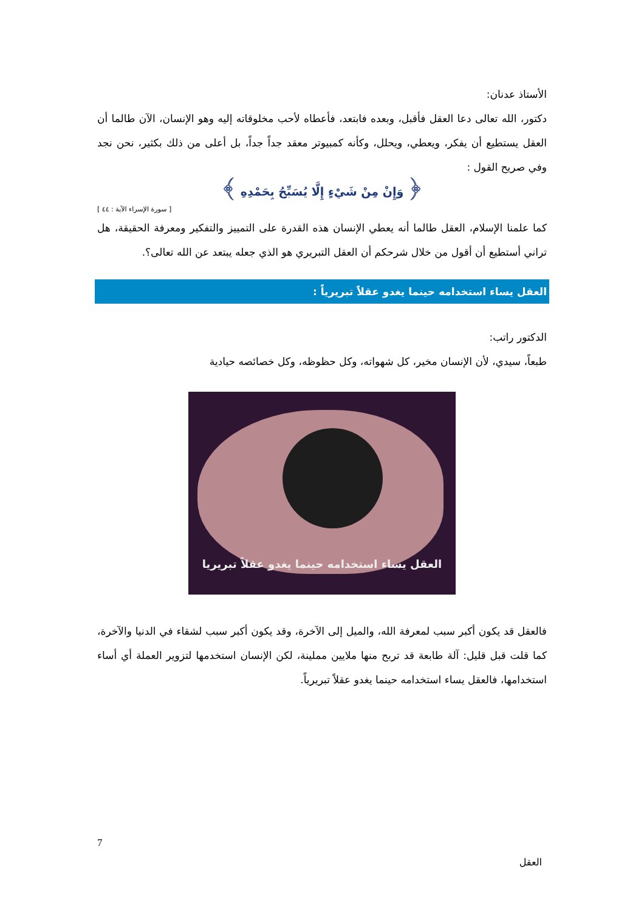الأستاذ عدنان:
دكتور، الله تعالى دعا العقل فأقبل، وبعده فابتعد، فأعطاه لأحب مخلوقاته إليه وهو الإنسان، الآن طالما أن العقل يستطيع أن يفكر، ويعطي، ويحلل، وكأنه كمبيوتر معقد جداً جداً، بل أعلى من ذلك بكثير، نحن نجد وفي صريح القول :
﴿ وَإِنْ مِنْ شَيْءٍ إِلَّا يُسَبِّحُ بِحَمْدِهِ ﴾
[ سورة الإسراء الآية : ٤٤ ]
كما علمنا الإسلام، العقل طالما أنه يعطي الإنسان هذه القدرة على التمييز والتفكير ومعرفة الحقيقة، هل تراني أستطيع أن أقول من خلال شرحكم أن العقل التبريري هو الذي جعله يبتعد عن الله تعالى؟.
العقل يساء استخدامه حينما يغدو عقلاً تبريرياً :
الدكتور راتب:
طبعاً، سيدي، لأن الإنسان مخير، كل شهواته، وكل حظوظه، وكل خصائصه حيادية
العقل يساء استخدامه حينما يغدو عقلاً تبريريا
فالعقل قد يكون أكبر سبب لمعرفة الله، والميل إلى الآخرة، وقد يكون أكبر سبب لشقاء في الدنيا والآخرة، كما قلت قبل قليل: آلة طابعة قد تربح منها ملايين مملينة، لكن الإنسان استخدمها لتزوير العملة أي أساء استخدامها، فالعقل يساء استخدامه حينما يغدو عقلاً تبريرياً.
7
العقل